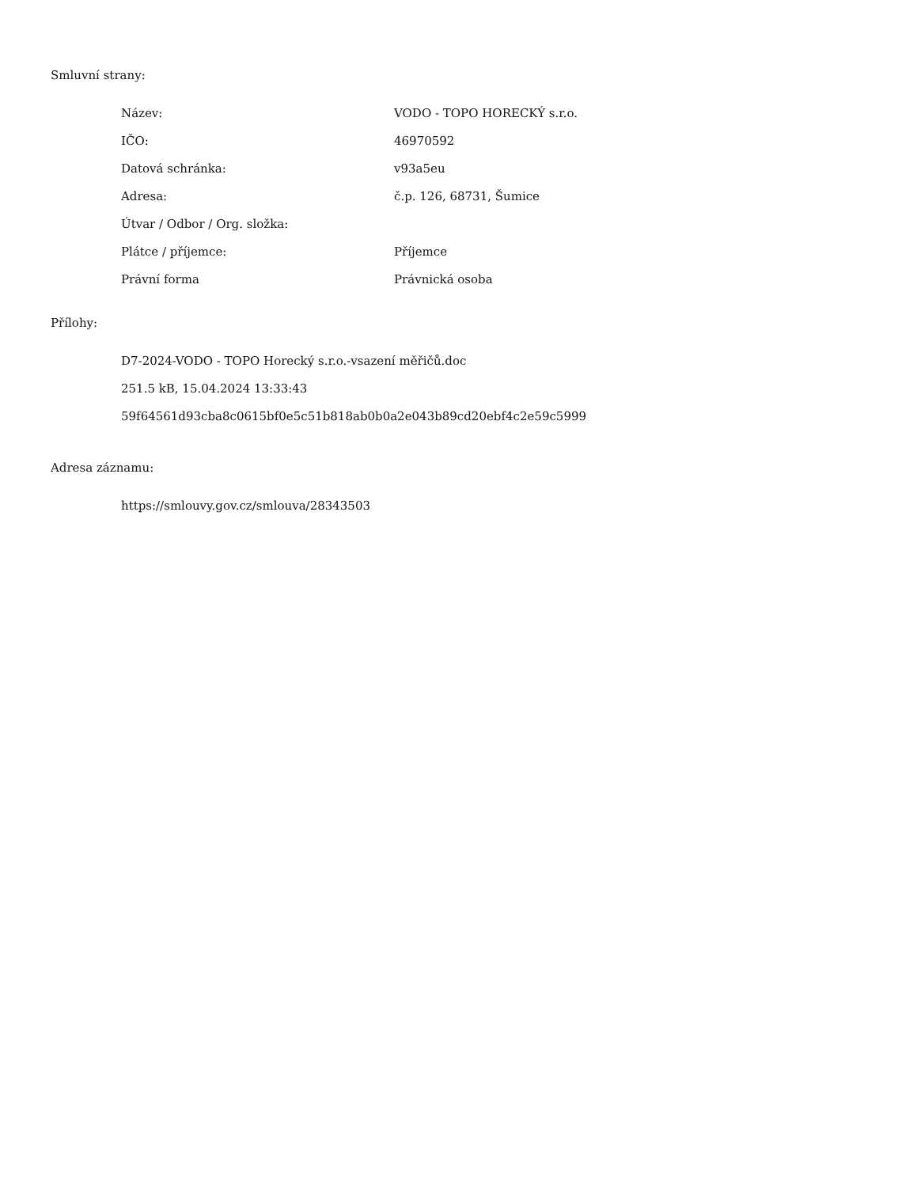Smluvní strany:
| Název: | VODO - TOPO HORECKÝ s.r.o. |
| IČO: | 46970592 |
| Datová schránka: | v93a5eu |
| Adresa: | č.p. 126, 68731, Šumice |
| Útvar / Odbor / Org. složka: | |
| Plátce / příjemce: | Příjemce |
| Právní forma | Právnická osoba |
Přílohy:
D7-2024-VODO - TOPO Horecký s.r.o.-vsazení měřičů.doc
251.5 kB, 15.04.2024 13:33:43
59f64561d93cba8c0615bf0e5c51b818ab0b0a2e043b89cd20ebf4c2e59c5999
Adresa záznamu:
https://smlouvy.gov.cz/smlouva/28343503